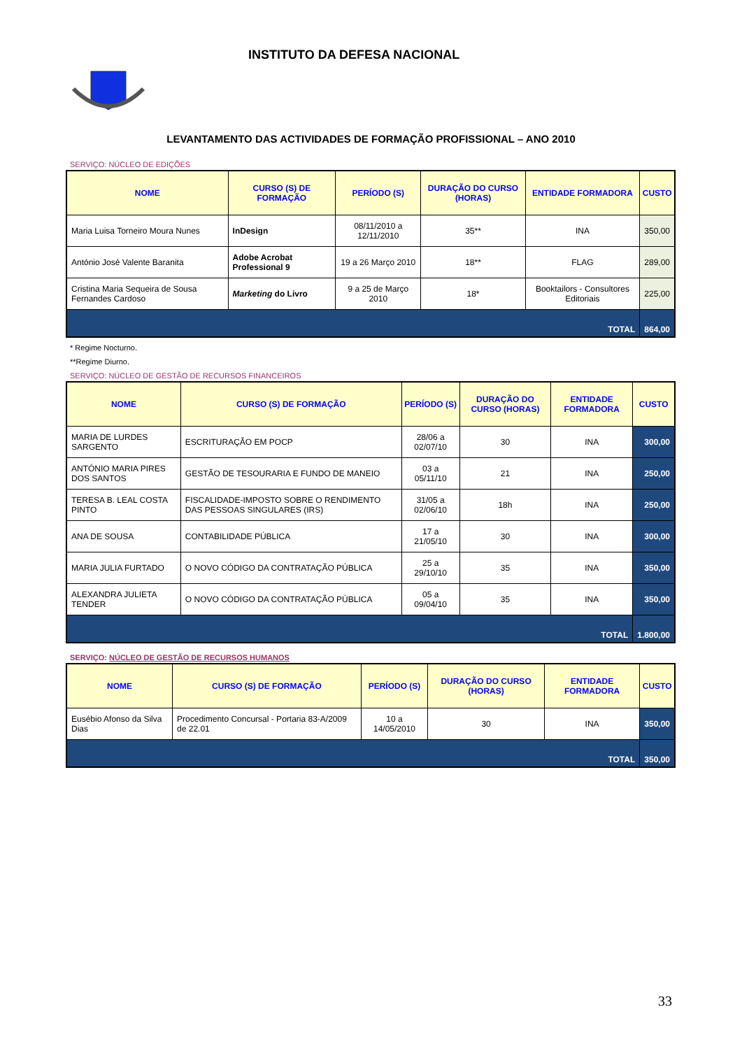INSTITUTO DA DEFESA NACIONAL
LEVANTAMENTO DAS ACTIVIDADES DE FORMAÇÃO PROFISSIONAL – ANO 2010
SERVIÇO: NÚCLEO DE EDIÇÕES
| NOME | CURSO (S) DE FORMAÇÃO | PERÍODO (S) | DURAÇÃO DO CURSO (HORAS) | ENTIDADE FORMADORA | CUSTO |
| --- | --- | --- | --- | --- | --- |
| Maria Luisa Torneiro Moura Nunes | InDesign | 08/11/2010 a 12/11/2010 | 35** | INA | 350,00 |
| António José Valente Baranita | Adobe Acrobat Professional 9 | 19 a 26 Março 2010 | 18** | FLAG | 289,00 |
| Cristina Maria Sequeira de Sousa Fernandes Cardoso | Marketing do Livro | 9 a 25 de Março 2010 | 18* | Booktailors - Consultores Editoriais | 225,00 |
| TOTAL | | | | | 864,00 |
* Regime Nocturno.
**Regime Diurno.
SERVIÇO: NÚCLEO DE GESTÃO DE RECURSOS FINANCEIROS
| NOME | CURSO (S) DE FORMAÇÃO | PERÍODO (S) | DURAÇÃO DO CURSO (HORAS) | ENTIDADE FORMADORA | CUSTO |
| --- | --- | --- | --- | --- | --- |
| MARIA DE LURDES SARGENTO | ESCRITURAÇÃO EM POCP | 28/06 a 02/07/10 | 30 | INA | 300,00 |
| ANTÓNIO MARIA PIRES DOS SANTOS | GESTÃO DE TESOURARIA E FUNDO DE MANEIO | 03 a 05/11/10 | 21 | INA | 250,00 |
| TERESA B. LEAL COSTA PINTO | FISCALIDADE-IMPOSTO SOBRE O RENDIMENTO DAS PESSOAS SINGULARES (IRS) | 31/05 a 02/06/10 | 18h | INA | 250,00 |
| ANA DE SOUSA | CONTABILIDADE PÚBLICA | 17 a 21/05/10 | 30 | INA | 300,00 |
| MARIA JULIA FURTADO | O NOVO CÓDIGO DA CONTRATAÇÃO PÚBLICA | 25 a 29/10/10 | 35 | INA | 350,00 |
| ALEXANDRA JULIETA TENDER | O NOVO CÓDIGO DA CONTRATAÇÃO PÚBLICA | 05 a 09/04/10 | 35 | INA | 350,00 |
| TOTAL | | | | | 1.800,00 |
SERVIÇO: NÚCLEO DE GESTÃO DE RECURSOS HUMANOS
| NOME | CURSO (S) DE FORMAÇÃO | PERÍODO (S) | DURAÇÃO DO CURSO (HORAS) | ENTIDADE FORMADORA | CUSTO |
| --- | --- | --- | --- | --- | --- |
| Eusébio Afonso da Silva Dias | Procedimento Concursal - Portaria 83-A/2009 de 22.01 | 10 a 14/05/2010 | 30 | INA | 350,00 |
| TOTAL | | | | | 350,00 |
33